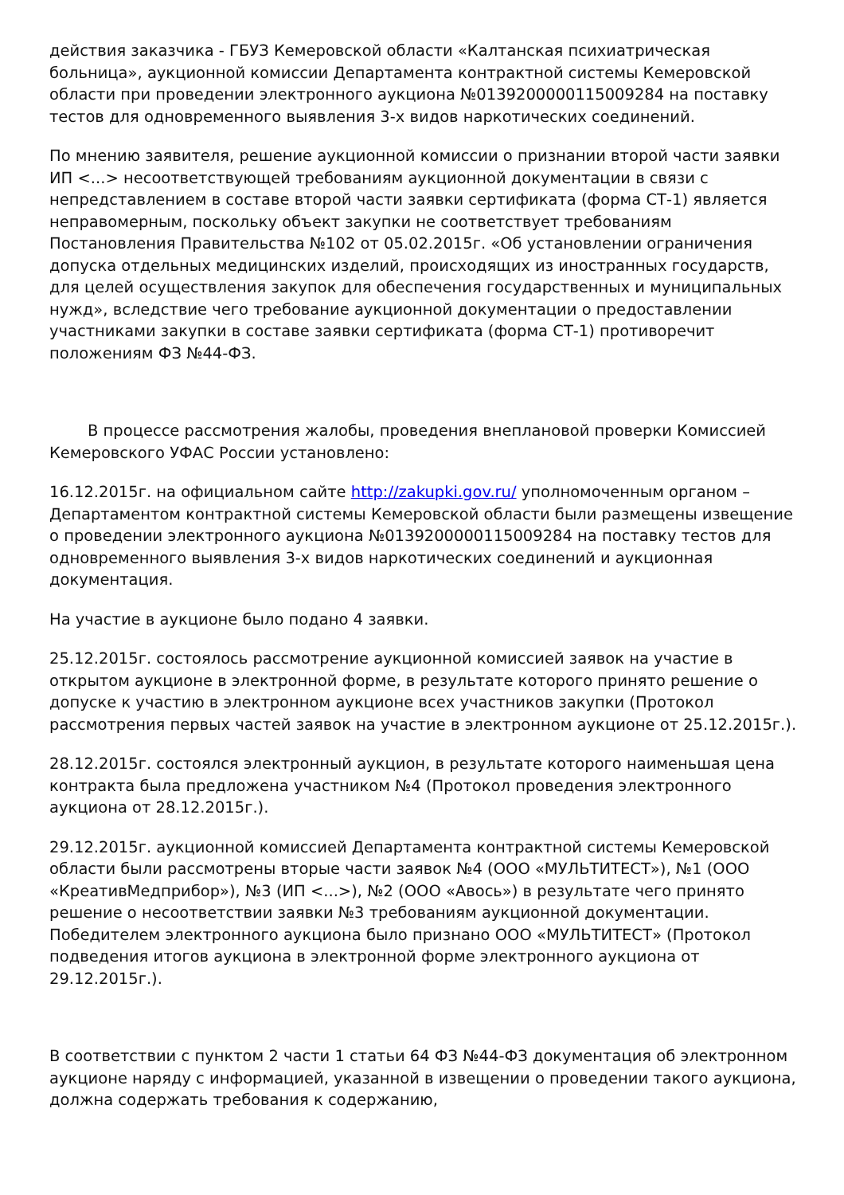действия заказчика - ГБУЗ Кемеровской области «Калтанская психиатрическая больница», аукционной комиссии Департамента контрактной системы Кемеровской области при проведении электронного аукциона №0139200000115009284 на поставку тестов для одновременного выявления 3-х видов наркотических соединений.
По мнению заявителя, решение аукционной комиссии о признании второй части заявки ИП <...> несоответствующей требованиям аукционной документации в связи с непредставлением в составе второй части заявки сертификата (форма СТ-1) является неправомерным, поскольку объект закупки не соответствует требованиям Постановления Правительства №102 от 05.02.2015г. «Об установлении ограничения допуска отдельных медицинских изделий, происходящих из иностранных государств, для целей осуществления закупок для обеспечения государственных и муниципальных нужд», вследствие чего требование аукционной документации о предоставлении участниками закупки в составе заявки сертификата (форма СТ-1) противоречит положениям ФЗ №44-ФЗ.
В процессе рассмотрения жалобы, проведения внеплановой проверки Комиссией Кемеровского УФАС России установлено:
16.12.2015г. на официальном сайте http://zakupki.gov.ru/ уполномоченным органом – Департаментом контрактной системы Кемеровской области были размещены извещение о проведении электронного аукциона №0139200000115009284 на поставку тестов для одновременного выявления 3-х видов наркотических соединений и аукционная документация.
На участие в аукционе было подано 4 заявки.
25.12.2015г. состоялось рассмотрение аукционной комиссией заявок на участие в открытом аукционе в электронной форме, в результате которого принято решение о допуске к участию в электронном аукционе всех участников закупки (Протокол рассмотрения первых частей заявок на участие в электронном аукционе от 25.12.2015г.).
28.12.2015г. состоялся электронный аукцион, в результате которого наименьшая цена контракта была предложена участником №4 (Протокол проведения электронного аукциона от 28.12.2015г.).
29.12.2015г. аукционной комиссией Департамента контрактной системы Кемеровской области были рассмотрены вторые части заявок №4 (ООО «МУЛЬТИТЕСТ»), №1 (ООО «КреативМедприбор»), №3 (ИП <...>), №2 (ООО «Авось») в результате чего принято решение о несоответствии заявки №3 требованиям аукционной документации. Победителем электронного аукциона было признано ООО «МУЛЬТИТЕСТ» (Протокол подведения итогов аукциона в электронной форме электронного аукциона от 29.12.2015г.).
В соответствии с пунктом 2 части 1 статьи 64 ФЗ №44-ФЗ документация об электронном аукционе наряду с информацией, указанной в извещении о проведении такого аукциона, должна содержать требования к содержанию,